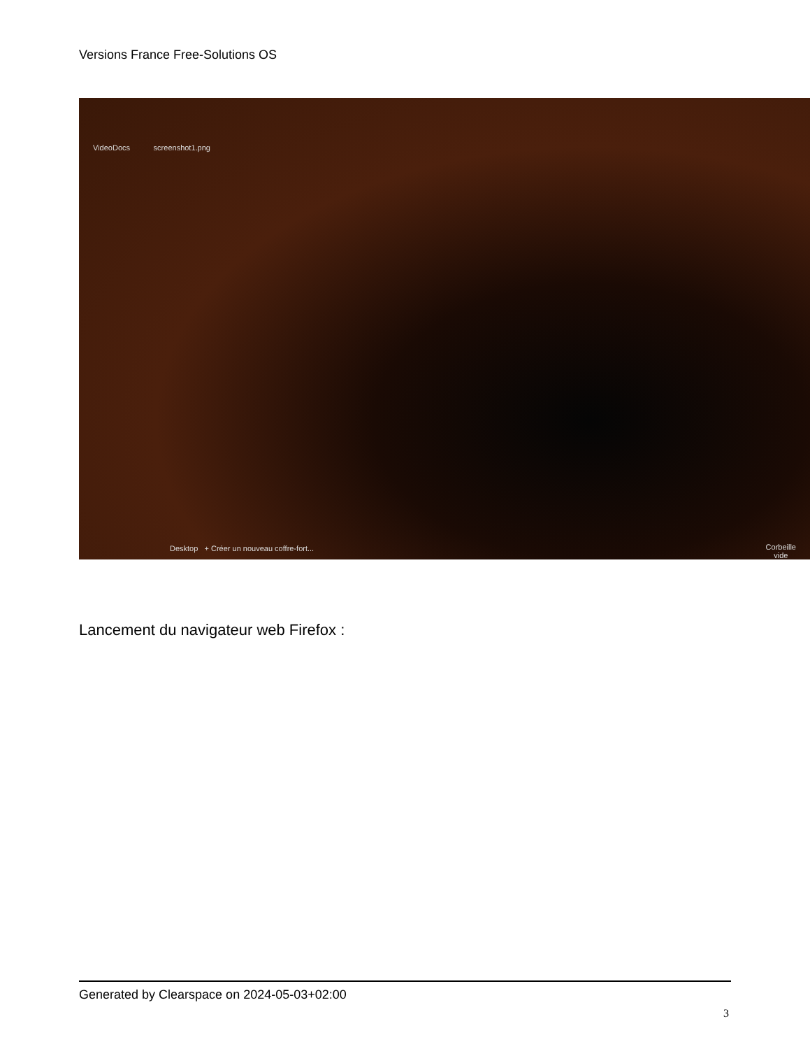Versions France Free-Solutions OS
VideoDocs screenshot1.png
Desktop + Créer un nouveau coffre-fort...
Corbeille
vide
Lancement du navigateur web Firefox :
Generated by Clearspace on 2024-05-03+02:00
3